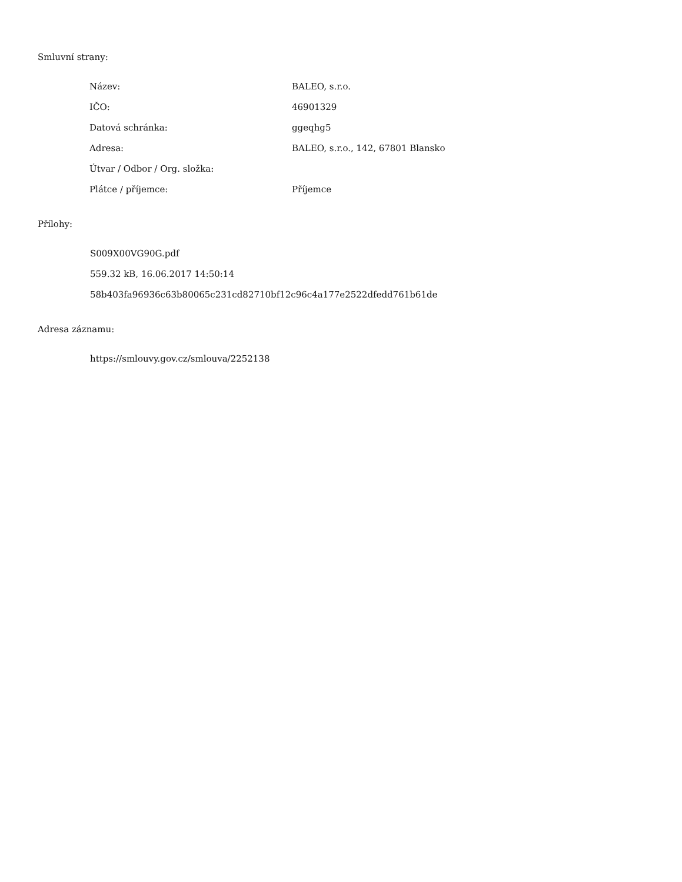Smluvní strany:
| Název: | BALEO, s.r.o. |
| IČO: | 46901329 |
| Datová schránka: | ggeqhg5 |
| Adresa: | BALEO, s.r.o., 142, 67801 Blansko |
| Útvar / Odbor / Org. složka: | |
| Plátce / příjemce: | Příjemce |
Přílohy:
S009X00VG90G.pdf
559.32 kB, 16.06.2017 14:50:14
58b403fa96936c63b80065c231cd82710bf12c96c4a177e2522dfedd761b61de
Adresa záznamu:
https://smlouvy.gov.cz/smlouva/2252138